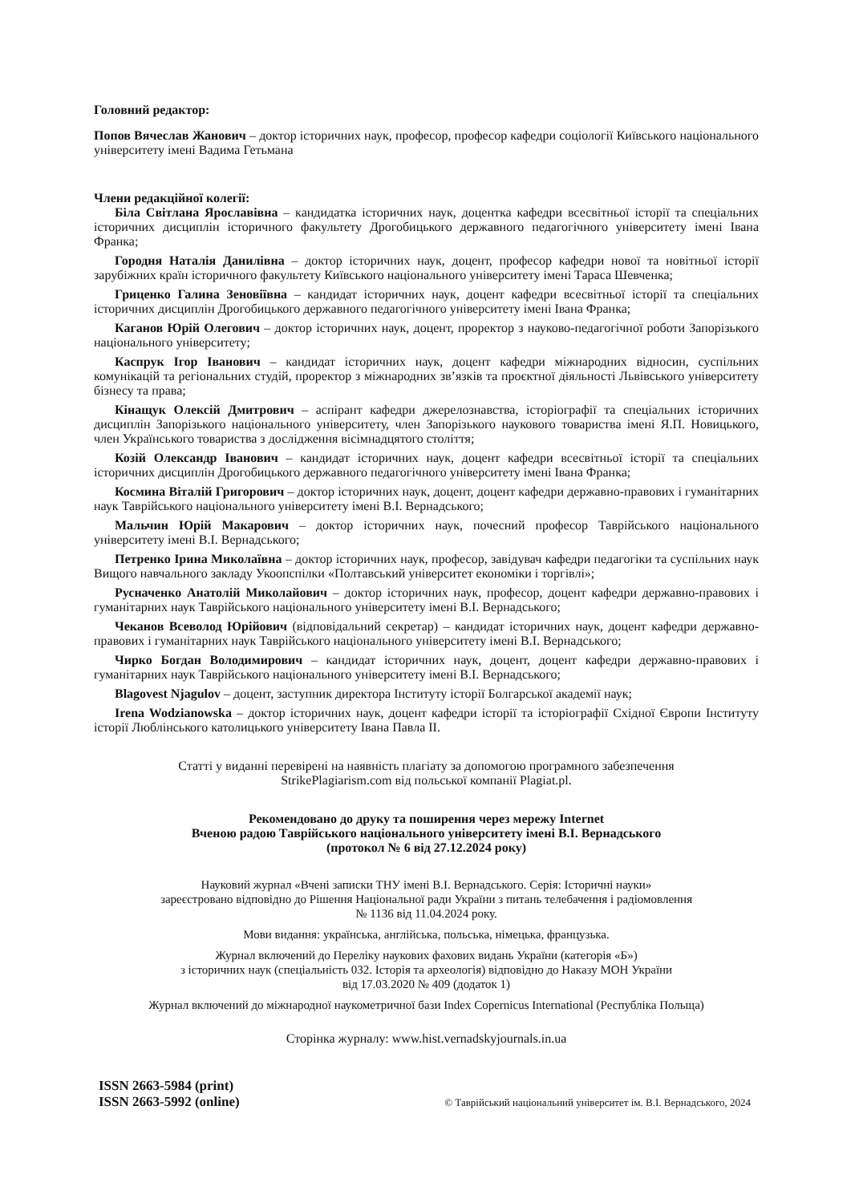Головний редактор:
Попов Вячеслав Жанович – доктор історичних наук, професор, професор кафедри соціології Київського національного університету імені Вадима Гетьмана
Члени редакційної колегії:
Біла Світлана Ярославівна – кандидатка історичних наук, доцентка кафедри всесвітньої історії та спеціальних історичних дисциплін історичного факультету Дрогобицького державного педагогічного університету імені Івана Франка;
Городня Наталія Данилівна – доктор історичних наук, доцент, професор кафедри нової та новітньої історії зарубіжних країн історичного факультету Київського національного університету імені Тараса Шевченка;
Гриценко Галина Зеновіївна – кандидат історичних наук, доцент кафедри всесвітньої історії та спеціальних історичних дисциплін Дрогобицького державного педагогічного університету імені Івана Франка;
Каганов Юрій Олегович – доктор історичних наук, доцент, проректор з науково-педагогічної роботи Запорізького національного університету;
Каспрук Ігор Іванович – кандидат історичних наук, доцент кафедри міжнародних відносин, суспільних комунікацій та регіональних студій, проректор з міжнародних зв’язків та проєктної діяльності Львівського університету бізнесу та права;
Кінащук Олексій Дмитрович – аспірант кафедри джерелознавства, історіографії та спеціальних історичних дисциплін Запорізького національного університету, член Запорізького наукового товариства імені Я.П. Новицького, член Українського товариства з дослідження вісімнадцятого століття;
Козій Олександр Іванович – кандидат історичних наук, доцент кафедри всесвітньої історії та спеціальних історичних дисциплін Дрогобицького державного педагогічного університету імені Івана Франка;
Космина Віталій Григорович – доктор історичних наук, доцент, доцент кафедри державно-правових і гуманітарних наук Таврійського національного університету імені В.І. Вернадського;
Мальчин Юрій Макарович – доктор історичних наук, почесний професор Таврійського національного університету імені В.І. Вернадського;
Петренко Ірина Миколаївна – доктор історичних наук, професор, завідувач кафедри педагогіки та суспільних наук Вищого навчального закладу Укоопспілки «Полтавський університет економіки і торгівлі»;
Русначенко Анатолій Миколайович – доктор історичних наук, професор, доцент кафедри державно-правових і гуманітарних наук Таврійського національного університету імені В.І. Вернадського;
Чеканов Всеволод Юрійович (відповідальний секретар) – кандидат історичних наук, доцент кафедри державно-правових і гуманітарних наук Таврійського національного університету імені В.І. Вернадського;
Чирко Богдан Володимирович – кандидат історичних наук, доцент, доцент кафедри державно-правових і гуманітарних наук Таврійського національного університету імені В.І. Вернадського;
Blagovest Njagulov – доцент, заступник директора Інституту історії Болгарської академії наук;
Irena Wodzianowska – доктор історичних наук, доцент кафедри історії та історіографії Східної Європи Інституту історії Люблінського католицького університету Івана Павла ІІ.
Статті у виданні перевірені на наявність плагіату за допомогою програмного забезпечення
StrikePlagiarism.com від польської компанії Plagiat.pl.
Рекомендовано до друку та поширення через мережу Internet
Вченою радою Таврійського національного університету імені В.І. Вернадського
(протокол № 6 від 27.12.2024 року)
Науковий журнал «Вчені записки ТНУ імені В.І. Вернадського. Серія: Історичні науки»
зареєстровано відповідно до Рішення Національної ради України з питань телебачення і радіомовлення
№ 1136 від 11.04.2024 року.
Мови видання: українська, англійська, польська, німецька, французька.
Журнал включений до Переліку наукових фахових видань України (категорія «Б»)
з історичних наук (спеціальність 032. Історія та археологія) відповідно до Наказу МОН України
від 17.03.2020 № 409 (додаток 1)
Журнал включений до міжнародної наукометричної бази Index Copernicus International (Республіка Польща)
Сторінка журналу: www.hist.vernadskyjournals.in.ua
ISSN 2663-5984 (print)
ISSN 2663-5992 (online)
© Таврійський національний університет ім. В.І. Вернадського, 2024